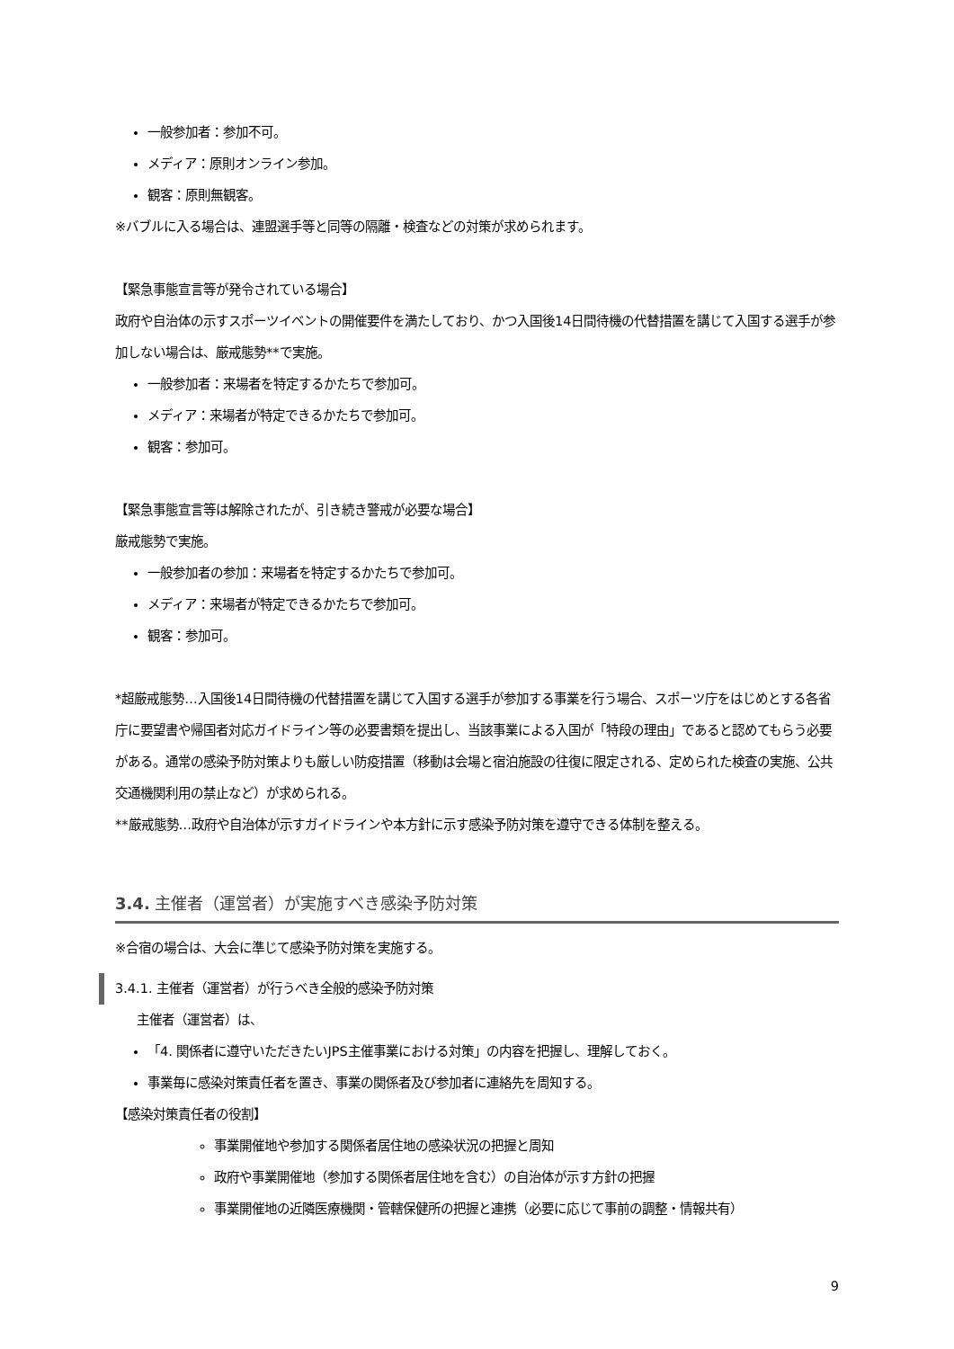一般参加者：参加不可。
メディア：原則オンライン参加。
観客：原則無観客。
※バブルに入る場合は、連盟選手等と同等の隔離・検査などの対策が求められます。
【緊急事態宣言等が発令されている場合】
政府や自治体の示すスポーツイベントの開催要件を満たしており、かつ入国後14日間待機の代替措置を講じて入国する選手が参加しない場合は、厳戒態勢**で実施。
一般参加者：来場者を特定するかたちで参加可。
メディア：来場者が特定できるかたちで参加可。
観客：参加可。
【緊急事態宣言等は解除されたが、引き続き警戒が必要な場合】
厳戒態勢で実施。
一般参加者の参加：来場者を特定するかたちで参加可。
メディア：来場者が特定できるかたちで参加可。
観客：参加可。
*超厳戒態勢…入国後14日間待機の代替措置を講じて入国する選手が参加する事業を行う場合、スポーツ庁をはじめとする各省庁に要望書や帰国者対応ガイドライン等の必要書類を提出し、当該事業による入国が「特段の理由」であると認めてもらう必要がある。通常の感染予防対策よりも厳しい防疫措置（移動は会場と宿泊施設の往復に限定される、定められた検査の実施、公共交通機関利用の禁止など）が求められる。
**厳戒態勢…政府や自治体が示すガイドラインや本方針に示す感染予防対策を遵守できる体制を整える。
3.4. 主催者（運営者）が実施すべき感染予防対策
※合宿の場合は、大会に準じて感染予防対策を実施する。
3.4.1. 主催者（運営者）が行うべき全般的感染予防対策
主催者（運営者）は、
「4. 関係者に遵守いただきたいJPS主催事業における対策」の内容を把握し、理解しておく。
事業毎に感染対策責任者を置き、事業の関係者及び参加者に連絡先を周知する。
【感染対策責任者の役割】
事業開催地や参加する関係者居住地の感染状況の把握と周知
政府や事業開催地（参加する関係者居住地を含む）の自治体が示す方針の把握
事業開催地の近隣医療機関・管轄保健所の把握と連携（必要に応じて事前の調整・情報共有）
9